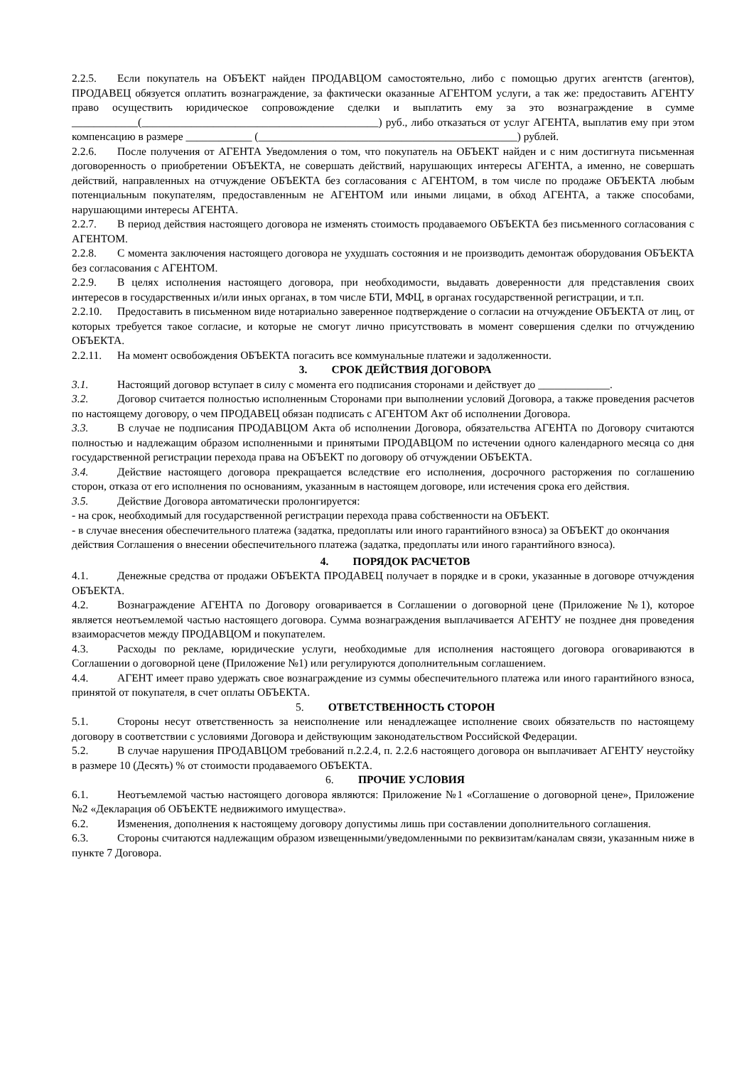2.2.5. Если покупатель на ОБЪЕКТ найден ПРОДАВЦОМ самостоятельно, либо с помощью других агентств (агентов), ПРОДАВЕЦ обязуется оплатить вознаграждение, за фактически оказанные АГЕНТОМ услуги, а так же: предоставить АГЕНТУ право осуществить юридическое сопровождение сделки и выплатить ему за это вознаграждение в сумме ____________(___________________________________________) руб., либо отказаться от услуг АГЕНТА, выплатив ему при этом компенсацию в размере ____________ (_______________________________________________) рублей.
2.2.6. После получения от АГЕНТА Уведомления о том, что покупатель на ОБЪЕКТ найден и с ним достигнута письменная договоренность о приобретении ОБЪЕКТА, не совершать действий, нарушающих интересы АГЕНТА, а именно, не совершать действий, направленных на отчуждение ОБЪЕКТА без согласования с АГЕНТОМ, в том числе по продаже ОБЪЕКТА любым потенциальным покупателям, предоставленным не АГЕНТОМ или иными лицами, в обход АГЕНТА, а также способами, нарушающими интересы АГЕНТА.
2.2.7. В период действия настоящего договора не изменять стоимость продаваемого ОБЪЕКТА без письменного согласования с АГЕНТОМ.
2.2.8. С момента заключения настоящего договора не ухудшать состояния и не производить демонтаж оборудования ОБЪЕКТА без согласования с АГЕНТОМ.
2.2.9. В целях исполнения настоящего договора, при необходимости, выдавать доверенности для представления своих интересов в государственных и/или иных органах, в том числе БТИ, МФЦ, в органах государственной регистрации, и т.п.
2.2.10. Предоставить в письменном виде нотариально заверенное подтверждение о согласии на отчуждение ОБЪЕКТА от лиц, от которых требуется такое согласие, и которые не смогут лично присутствовать в момент совершения сделки по отчуждению ОБЪЕКТА.
2.2.11. На момент освобождения ОБЪЕКТА погасить все коммунальные платежи и задолженности.
3. СРОК ДЕЙСТВИЯ ДОГОВОРА
3.1. Настоящий договор вступает в силу с момента его подписания сторонами и действует до _____________.
3.2. Договор считается полностью исполненным Сторонами при выполнении условий Договора, а также проведения расчетов по настоящему договору, о чем ПРОДАВЕЦ обязан подписать с АГЕНТОМ Акт об исполнении Договора.
3.3. В случае не подписания ПРОДАВЦОМ Акта об исполнении Договора, обязательства АГЕНТА по Договору считаются полностью и надлежащим образом исполненными и принятыми ПРОДАВЦОМ по истечении одного календарного месяца со дня государственной регистрации перехода права на ОБЪЕКТ по договору об отчуждении ОБЪЕКТА.
3.4. Действие настоящего договора прекращается вследствие его исполнения, досрочного расторжения по соглашению сторон, отказа от его исполнения по основаниям, указанным в настоящем договоре, или истечения срока его действия.
3.5. Действие Договора автоматически пролонгируется:
- на срок, необходимый для государственной регистрации перехода права собственности на ОБЪЕКТ.
- в случае внесения обеспечительного платежа (задатка, предоплаты или иного гарантийного взноса) за ОБЪЕКТ до окончания действия Соглашения о внесении обеспечительного платежа (задатка, предоплаты или иного гарантийного взноса).
4. ПОРЯДОК РАСЧЕТОВ
4.1. Денежные средства от продажи ОБЪЕКТА ПРОДАВЕЦ получает в порядке и в сроки, указанные в договоре отчуждения ОБЪЕКТА.
4.2. Вознаграждение АГЕНТА по Договору оговаривается в Соглашении о договорной цене (Приложение №1), которое является неотъемлемой частью настоящего договора. Сумма вознаграждения выплачивается АГЕНТУ не позднее дня проведения взаиморасчетов между ПРОДАВЦОМ и покупателем.
4.3. Расходы по рекламе, юридические услуги, необходимые для исполнения настоящего договора оговариваются в Соглашении о договорной цене (Приложение №1) или регулируются дополнительным соглашением.
4.4. АГЕНТ имеет право удержать свое вознаграждение из суммы обеспечительного платежа или иного гарантийного взноса, принятой от покупателя, в счет оплаты ОБЪЕКТА.
5. ОТВЕТСТВЕННОСТЬ СТОРОН
5.1. Стороны несут ответственность за неисполнение или ненадлежащее исполнение своих обязательств по настоящему договору в соответствии с условиями Договора и действующим законодательством Российской Федерации.
5.2. В случае нарушения ПРОДАВЦОМ требований п.2.2.4, п. 2.2.6 настоящего договора он выплачивает АГЕНТУ неустойку в размере 10 (Десять) % от стоимости продаваемого ОБЪЕКТА.
6. ПРОЧИЕ УСЛОВИЯ
6.1. Неотъемлемой частью настоящего договора являются: Приложение №1 «Соглашение о договорной цене», Приложение №2 «Декларация об ОБЪЕКТЕ недвижимого имущества».
6.2. Изменения, дополнения к настоящему договору допустимы лишь при составлении дополнительного соглашения.
6.3. Стороны считаются надлежащим образом извещенными/уведомленными по реквизитам/каналам связи, указанным ниже в пункте 7 Договора.